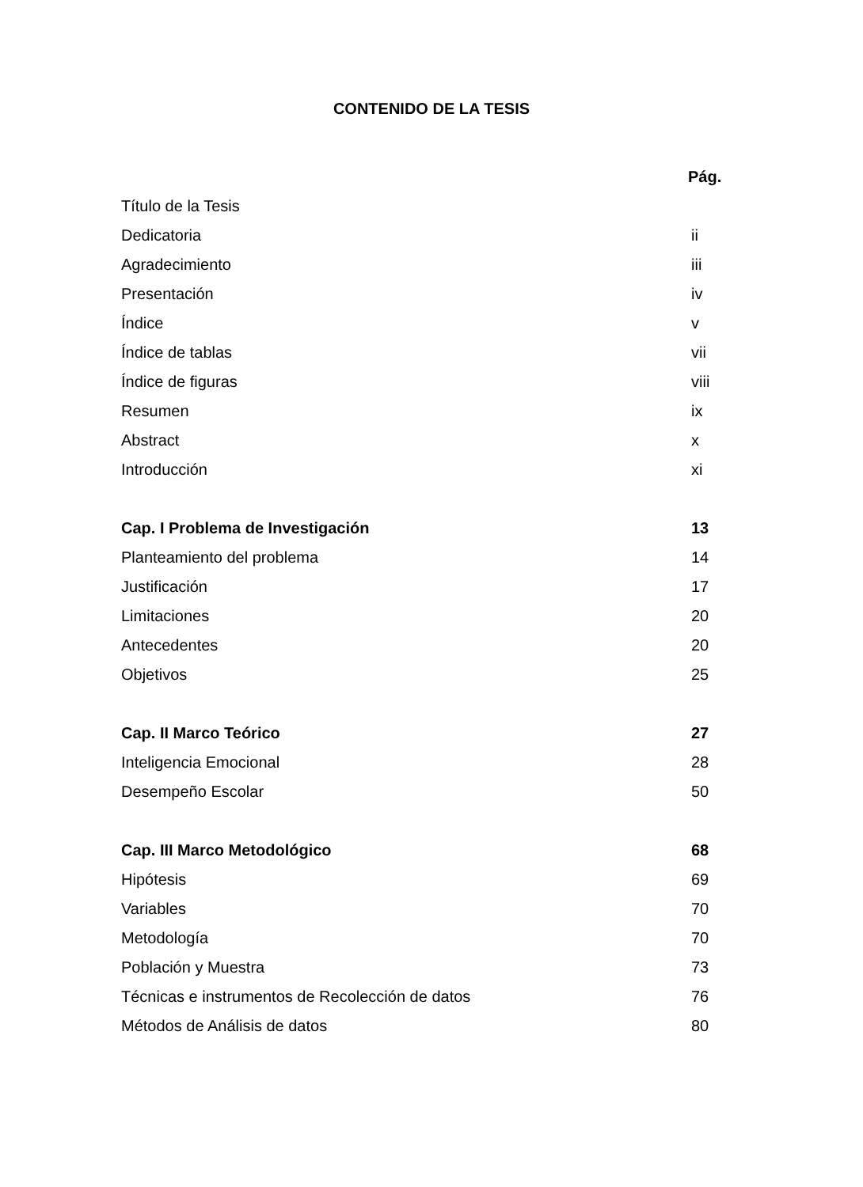CONTENIDO DE LA TESIS
Pág.
Título de la Tesis
Dedicatoria ii
Agradecimiento iii
Presentación iv
Índice v
Índice de tablas vii
Índice de figuras viii
Resumen ix
Abstract x
Introducción xi
Cap. I Problema de Investigación 13
Planteamiento del problema 14
Justificación 17
Limitaciones 20
Antecedentes 20
Objetivos 25
Cap. II Marco Teórico 27
Inteligencia Emocional 28
Desempeño Escolar 50
Cap. III Marco Metodológico 68
Hipótesis 69
Variables 70
Metodología 70
Población y Muestra 73
Técnicas e instrumentos de Recolección de datos 76
Métodos de Análisis de datos 80